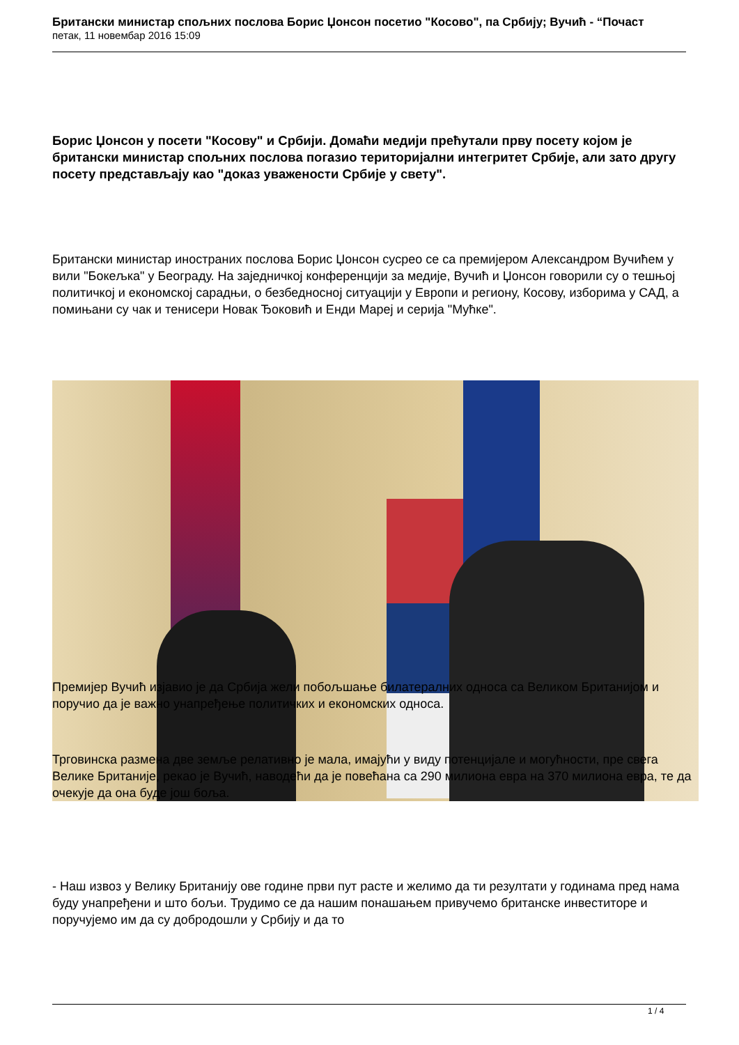Британски министар спољних послова Борис Џонсон посетио "Косово", па Србију; Вучић - “Почаст
петак, 11 новембар 2016 15:09
Борис Џонсон у посети "Косову" и Србији. Домаћи медији прећутали прву посету којом је британски министар спољних послова погазио територијални интегритет Србије, али зато другу посету представљају као "доказ уважености Србије у свету".
Британски министар иностраних послова Борис Џонсон сусрео се са премијером Александром Вучићем у вили "Бокељка" у Београду. На заједничкој конференцији за медије, Вучић и Џонсон говорили су о тешњој политичкој и економској сарадњи, о безбедносној ситуацији у Европи и региону, Косову, изборима у САД, а помињани су чак и тенисери Новак Ђоковић и Енди Мареј и серија "Мућке".
Премијер Вучић изјавио је да Србија жели побољшање билатералних односа са Великом Британијом и поручио да је важно унапређење политичких и економских односа.
Трговинска размена две земље релативно је мала, имајући у виду потенцијале и могућности, пре свега Велике Британије, рекао је Вучић, наводећи да је повећана са 290 милиона евра на 370 милиона евра, те да очекује да она буде још боља.
- Наш извоз у Велику Британију ове године први пут расте и желимо да ти резултати у годинама пред нама буду унапређени и што бољи. Трудимо се да нашим понашањем привучемо британске инвеститоре и поручујемо им да су добродошли у Србију и да то
1 / 4